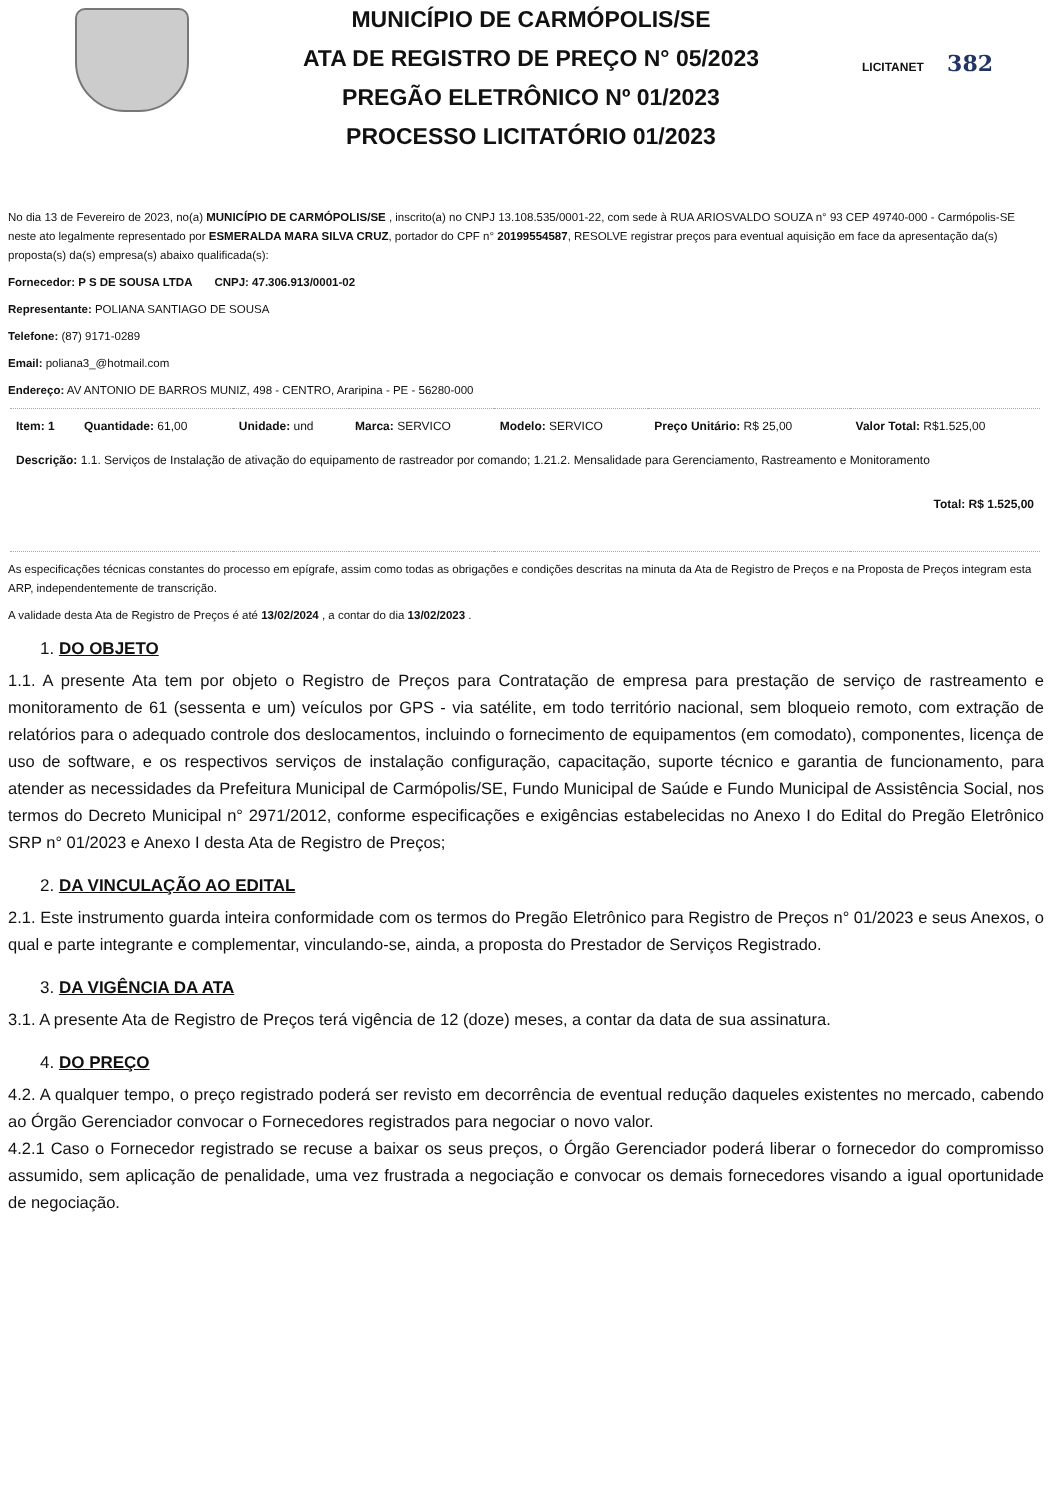MUNICÍPIO DE CARMÓPOLIS/SE
ATA DE REGISTRO DE PREÇO N° 05/2023
PREGÃO ELETRÔNICO Nº 01/2023
PROCESSO LICITATÓRIO 01/2023
LICITANET 382
No dia 13 de Fevereiro de 2023, no(a) MUNICÍPIO DE CARMÓPOLIS/SE , inscrito(a) no CNPJ 13.108.535/0001-22, com sede à RUA ARIOSVALDO SOUZA n° 93 CEP 49740-000 - Carmópolis-SE neste ato legalmente representado por ESMERALDA MARA SILVA CRUZ, portador do CPF n° 20199554587, RESOLVE registrar preços para eventual aquisição em face da apresentação da(s) proposta(s) da(s) empresa(s) abaixo qualificada(s):
Fornecedor: P S DE SOUSA LTDA CNPJ: 47.306.913/0001-02
Representante: POLIANA SANTIAGO DE SOUSA
Telefone: (87) 9171-0289
Email: poliana3_@hotmail.com
Endereço: AV ANTONIO DE BARROS MUNIZ, 498 - CENTRO, Araripina - PE - 56280-000
| Item: 1 | Quantidade: 61,00 | Unidade: und | Marca: SERVICO | Modelo: SERVICO | Preço Unitário: R$ 25,00 | Valor Total: R$1.525,00 |
| Descrição: 1.1. Serviços de Instalação de ativação do equipamento de rastreador por comando; 1.21.2. Mensalidade para Gerenciamento, Rastreamento e Monitoramento | | | | | | |
| Total: R$ 1.525,00 | | | | | | |
As especificações técnicas constantes do processo em epígrafe, assim como todas as obrigações e condições descritas na minuta da Ata de Registro de Preços e na Proposta de Preços integram esta ARP, independentemente de transcrição.
A validade desta Ata de Registro de Preços é até 13/02/2024 , a contar do dia 13/02/2023 .
1. DO OBJETO
1.1. A presente Ata tem por objeto o Registro de Preços para Contratação de empresa para prestação de serviço de rastreamento e monitoramento de 61 (sessenta e um) veículos por GPS - via satélite, em todo território nacional, sem bloqueio remoto, com extração de relatórios para o adequado controle dos deslocamentos, incluindo o fornecimento de equipamentos (em comodato), componentes, licença de uso de software, e os respectivos serviços de instalação configuração, capacitação, suporte técnico e garantia de funcionamento, para atender as necessidades da Prefeitura Municipal de Carmópolis/SE, Fundo Municipal de Saúde e Fundo Municipal de Assistência Social, nos termos do Decreto Municipal n° 2971/2012, conforme especificações e exigências estabelecidas no Anexo I do Edital do Pregão Eletrônico SRP n° 01/2023 e Anexo I desta Ata de Registro de Preços;
2. DA VINCULAÇÃO AO EDITAL
2.1. Este instrumento guarda inteira conformidade com os termos do Pregão Eletrônico para Registro de Preços n° 01/2023 e seus Anexos, o qual e parte integrante e complementar, vinculando-se, ainda, a proposta do Prestador de Serviços Registrado.
3. DA VIGÊNCIA DA ATA
3.1. A presente Ata de Registro de Preços terá vigência de 12 (doze) meses, a contar da data de sua assinatura.
4. DO PREÇO
4.2. A qualquer tempo, o preço registrado poderá ser revisto em decorrência de eventual redução daqueles existentes no mercado, cabendo ao Órgão Gerenciador convocar o Fornecedores registrados para negociar o novo valor.
4.2.1 Caso o Fornecedor registrado se recuse a baixar os seus preços, o Órgão Gerenciador poderá liberar o fornecedor do compromisso assumido, sem aplicação de penalidade, uma vez frustrada a negociação e convocar os demais fornecedores visando a igual oportunidade de negociação.